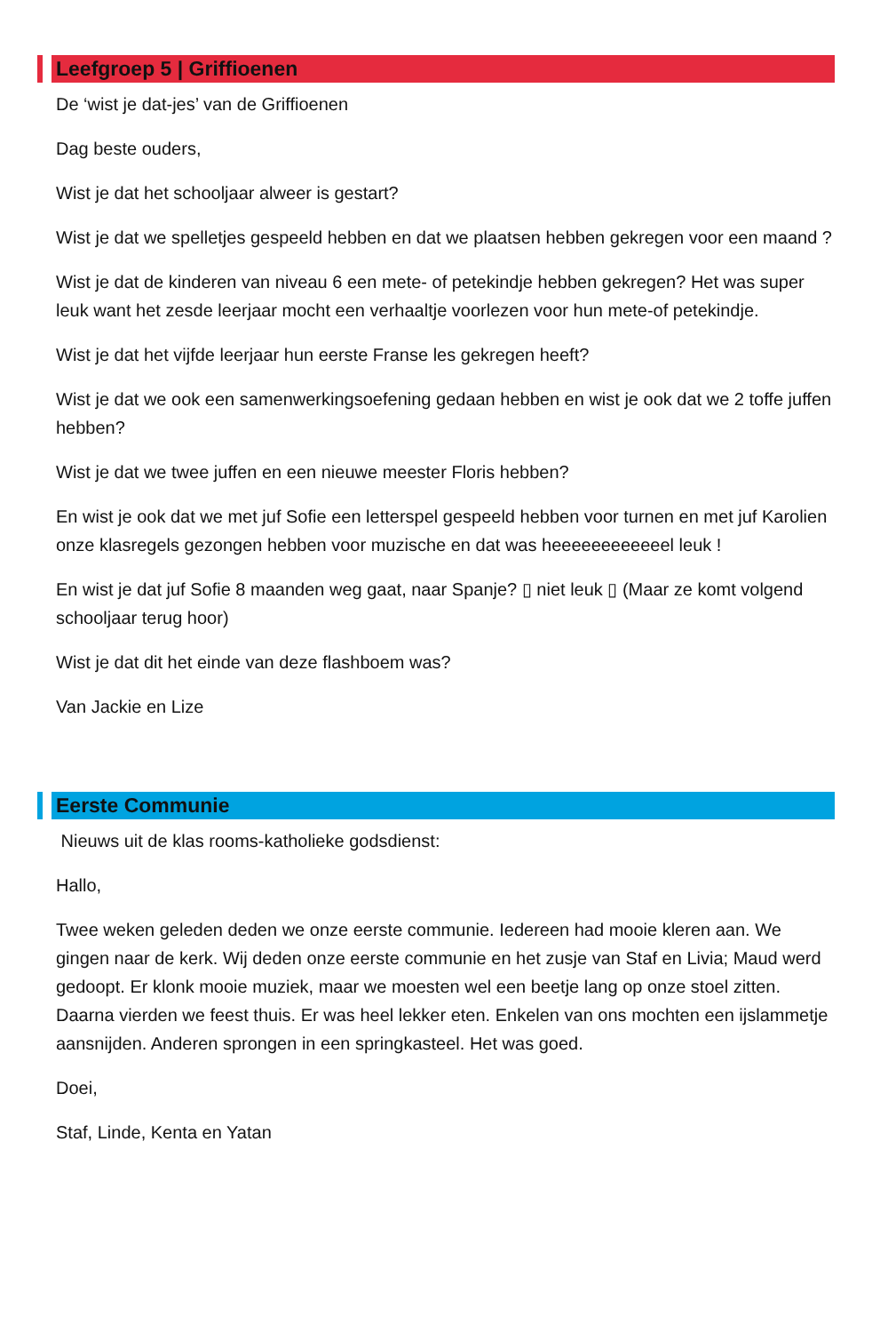Leefgroep 5 | Griffioenen
De ‘wist je dat-jes’ van de Griffioenen
Dag beste ouders,
Wist je dat het schooljaar alweer is gestart?
Wist je dat we spelletjes gespeeld hebben en dat we plaatsen hebben gekregen voor een maand ?
Wist je dat de kinderen van niveau 6 een mete- of petekindje hebben gekregen? Het was super leuk want het zesde leerjaar mocht een verhaaltje voorlezen voor hun mete-of petekindje.
Wist je dat het vijfde leerjaar hun eerste Franse les gekregen heeft?
Wist je dat we ook een samenwerkingsoefening gedaan hebben en wist je ook dat we 2 toffe juffen hebben?
Wist je dat we twee juffen en een nieuwe meester Floris hebben?
En wist je ook dat we met juf Sofie een letterspel gespeeld hebben voor turnen en met juf Karolien onze klasregels gezongen hebben voor muzische en dat was heeeeeeeeeeeel leuk !
En wist je dat juf Sofie 8 maanden weg gaat, naar Spanje? ▯ niet leuk ▯ (Maar ze komt volgend schooljaar terug hoor)
Wist je dat dit het einde van deze flashboem was?
Van Jackie en Lize
Eerste Communie
Nieuws uit de klas rooms-katholieke godsdienst:
Hallo,
Twee weken geleden deden we onze eerste communie. Iedereen had mooie kleren aan. We gingen naar de kerk. Wij deden onze eerste communie en het zusje van Staf en Livia; Maud werd gedoopt. Er klonk mooie muziek, maar we moesten wel een beetje lang op onze stoel zitten. Daarna vierden we feest thuis. Er was heel lekker eten. Enkelen van ons mochten een ijslammetje aansnijden. Anderen sprongen in een springkasteel. Het was goed.
Doei,
Staf, Linde, Kenta en Yatan